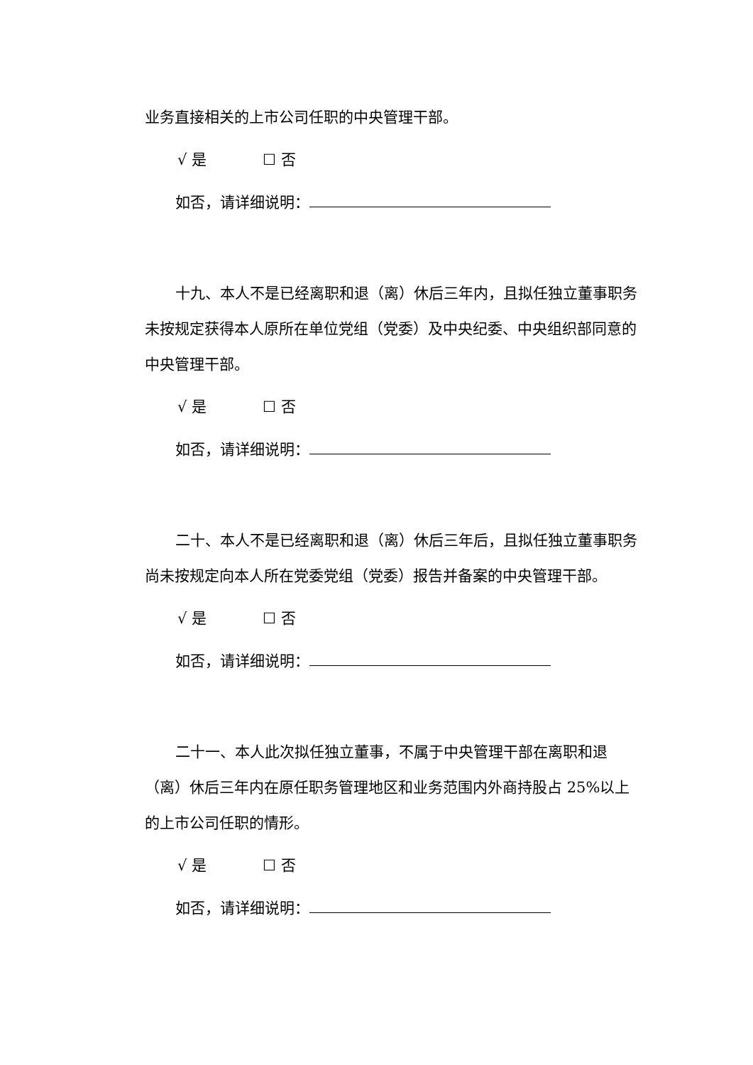业务直接相关的上市公司任职的中央管理干部。
√ 是 ☐ 否
如否，请详细说明：
十九、本人不是已经离职和退（离）休后三年内，且拟任独立董事职务未按规定获得本人原所在单位党组（党委）及中央纪委、中央组织部同意的中央管理干部。
√ 是 ☐ 否
如否，请详细说明：
二十、本人不是已经离职和退（离）休后三年后，且拟任独立董事职务尚未按规定向本人所在党委党组（党委）报告并备案的中央管理干部。
√ 是 ☐ 否
如否，请详细说明：
二十一、本人此次拟任独立董事，不属于中央管理干部在离职和退（离）休后三年内在原任职务管理地区和业务范围内外商持股占 25%以上的上市公司任职的情形。
√ 是 ☐ 否
如否，请详细说明：